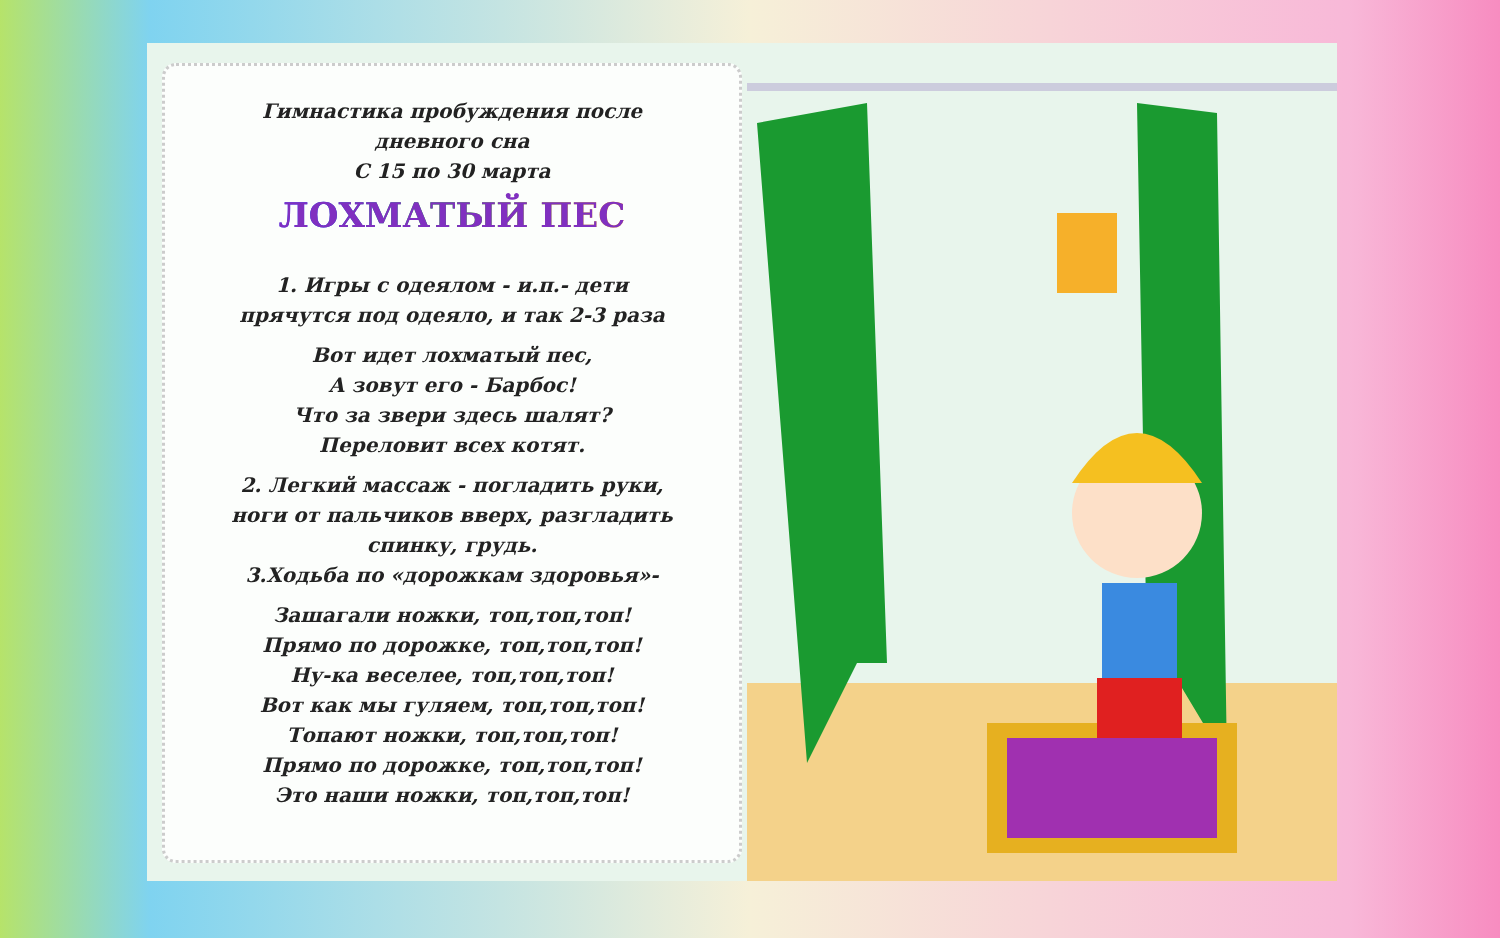Гимнастика пробуждения после
дневного сна
С 15 по 30 марта
ЛОХМАТЫЙ ПЕС
1. Игры с одеялом - и.п.- дети
прячутся под одеяло, и так 2-3 раза
Вот идет лохматый пес,
А зовут его - Барбос!
Что за звери здесь шалят?
Переловит всех котят.
2. Легкий массаж - погладить руки,
ноги от пальчиков вверх, разгладить
спинку, грудь.
3.Ходьба по «дорожкам здоровья»-
Зашагали ножки, топ,топ,топ!
Прямо по дорожке, топ,топ,топ!
Ну-ка веселее, топ,топ,топ!
Вот как мы гуляем, топ,топ,топ!
Топают ножки, топ,топ,топ!
Прямо по дорожке, топ,топ,топ!
Это наши ножки, топ,топ,топ!